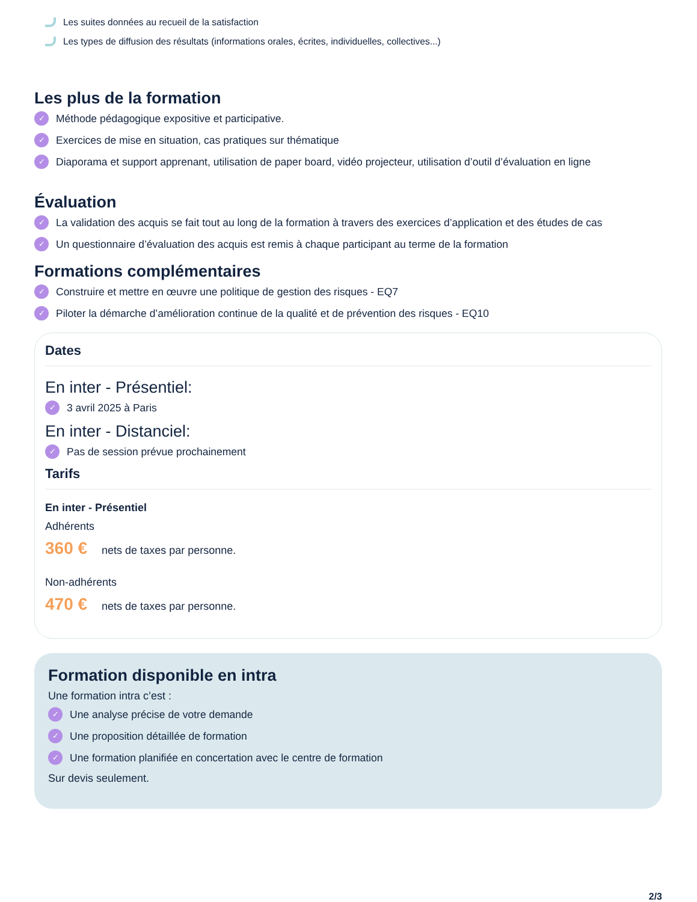Les suites données au recueil de la satisfaction
Les types de diffusion des résultats (informations orales, écrites, individuelles, collectives...)
Les plus de la formation
✓ Méthode pédagogique expositive et participative.
✓ Exercices de mise en situation, cas pratiques sur thématique
✓ Diaporama et support apprenant, utilisation de paper board, vidéo projecteur, utilisation d’outil d’évaluation en ligne
Évaluation
✓ La validation des acquis se fait tout au long de la formation à travers des exercices d’application et des études de cas
✓ Un questionnaire d’évaluation des acquis est remis à chaque participant au terme de la formation
Formations complémentaires
✓ Construire et mettre en œuvre une politique de gestion des risques - EQ7
✓ Piloter la démarche d’amélioration continue de la qualité et de prévention des risques - EQ10
Dates
En inter - Présentiel:
✓ 3 avril 2025 à Paris
En inter - Distanciel:
✓ Pas de session prévue prochainement
Tarifs
En inter - Présentiel
Adhérents
360 € nets de taxes par personne.
Non-adhérents
470 € nets de taxes par personne.
Formation disponible en intra
Une formation intra c’est :
✓ Une analyse précise de votre demande
✓ Une proposition détaillée de formation
✓ Une formation planifiée en concertation avec le centre de formation
Sur devis seulement.
2/3